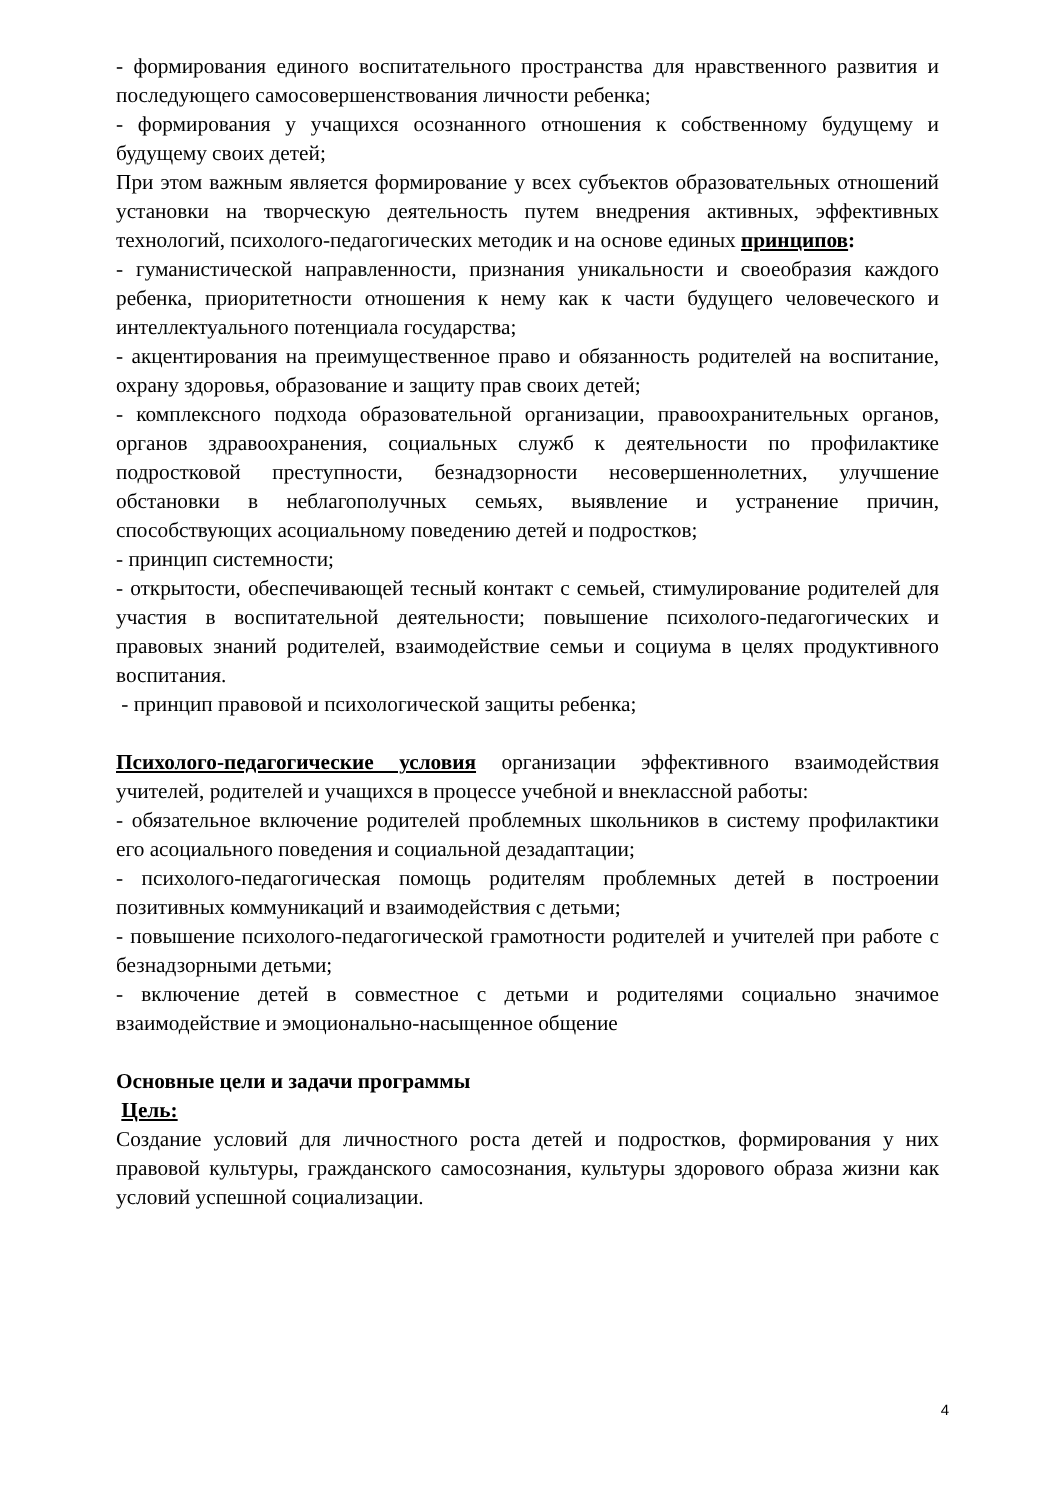- формирования единого воспитательного пространства для нравственного развития и последующего самосовершенствования личности ребенка;
- формирования у учащихся осознанного отношения к собственному будущему и будущему своих детей;
При этом важным является формирование у всех субъектов образовательных отношений установки на творческую деятельность путем внедрения активных, эффективных технологий, психолого-педагогических методик и на основе единых принципов:
- гуманистической направленности, признания уникальности и своеобразия каждого ребенка, приоритетности отношения к нему как к части будущего человеческого и интеллектуального потенциала государства;
- акцентирования на преимущественное право и обязанность родителей на воспитание, охрану здоровья, образование и защиту прав своих детей;
- комплексного подхода образовательной организации, правоохранительных органов, органов здравоохранения, социальных служб к деятельности по профилактике подростковой преступности, безнадзорности несовершеннолетних, улучшение обстановки в неблагополучных семьях, выявление и устранение причин, способствующих асоциальному поведению детей и подростков;
- принцип системности;
- открытости, обеспечивающей тесный контакт с семьей, стимулирование родителей для участия в воспитательной деятельности; повышение психолого-педагогических и правовых знаний родителей, взаимодействие семьи и социума в целях продуктивного воспитания.
- принцип правовой и психологической защиты ребенка;
Психолого-педагогические условия организации эффективного взаимодействия учителей, родителей и учащихся в процессе учебной и внеклассной работы:
- обязательное включение родителей проблемных школьников в систему профилактики его асоциального поведения и социальной дезадаптации;
- психолого-педагогическая помощь родителям проблемных детей в построении позитивных коммуникаций и взаимодействия с детьми;
- повышение психолого-педагогической грамотности родителей и учителей при работе с безнадзорными детьми;
- включение детей в совместное с детьми и родителями социально значимое взаимодействие и эмоционально-насыщенное общение
Основные цели и задачи программы
Цель:
Создание условий для личностного роста детей и подростков, формирования у них правовой культуры, гражданского самосознания, культуры здорового образа жизни как условий успешной социализации.
4